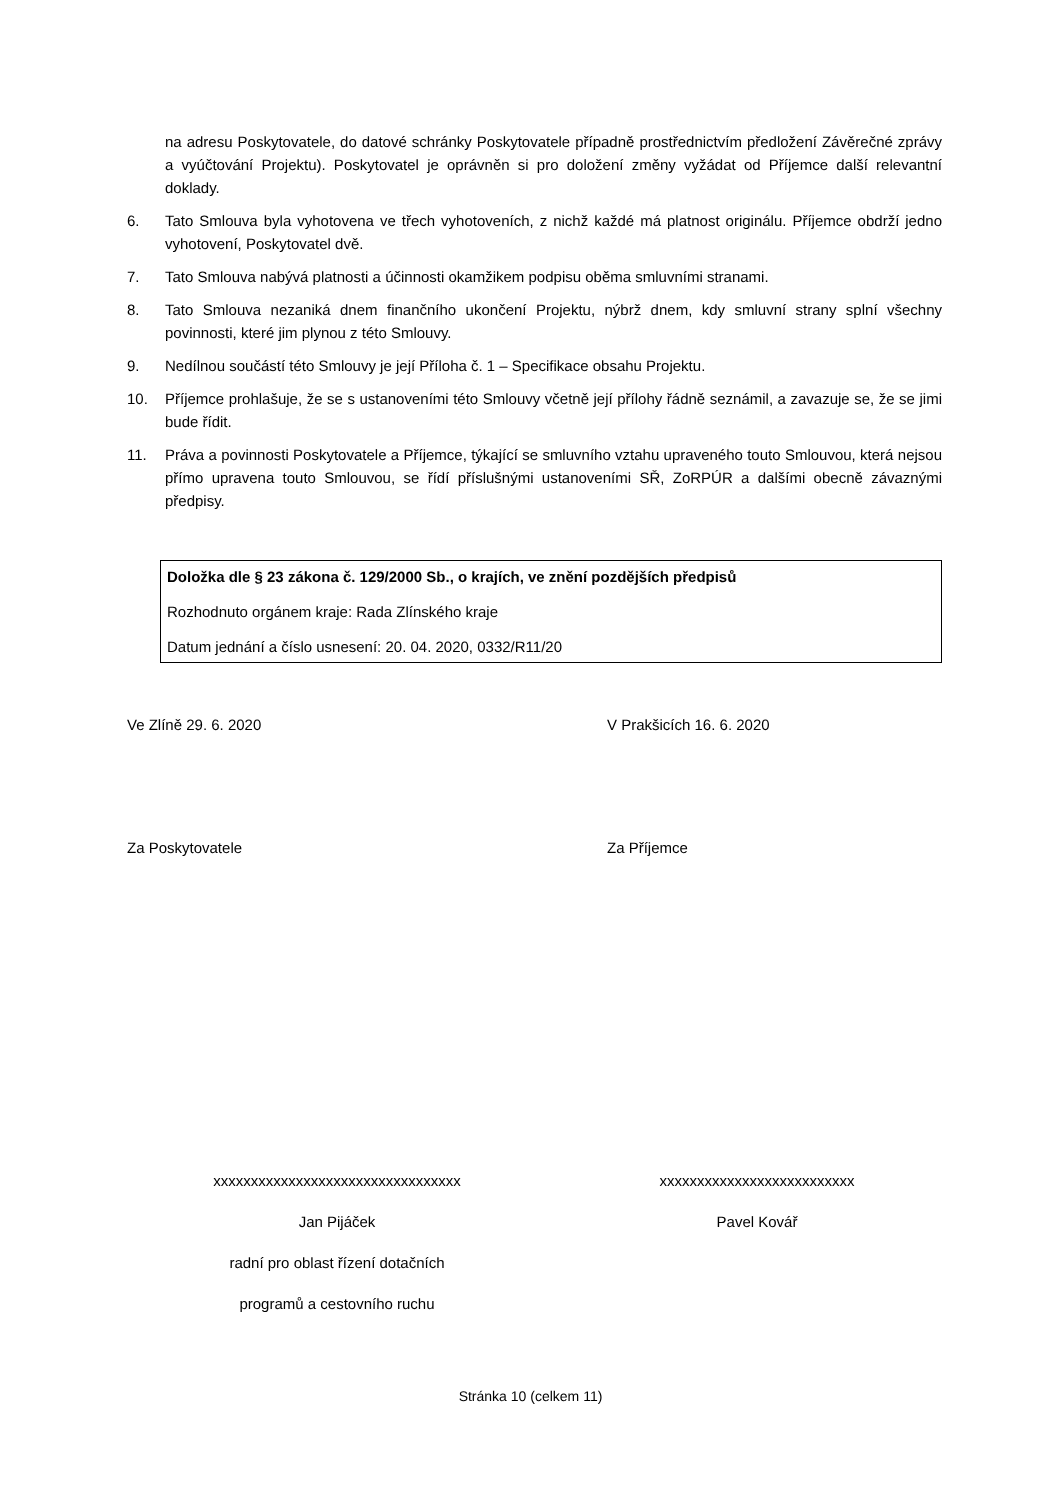na adresu Poskytovatele, do datové schránky Poskytovatele případně prostřednictvím předložení Závěrečné zprávy a vyúčtování Projektu). Poskytovatel je oprávněn si pro doložení změny vyžádat od Příjemce další relevantní doklady.
6. Tato Smlouva byla vyhotovena ve třech vyhotoveních, z nichž každé má platnost originálu. Příjemce obdrží jedno vyhotovení, Poskytovatel dvě.
7. Tato Smlouva nabývá platnosti a účinnosti okamžikem podpisu oběma smluvními stranami.
8. Tato Smlouva nezaniká dnem finančního ukončení Projektu, nýbrž dnem, kdy smluvní strany splní všechny povinnosti, které jim plynou z této Smlouvy.
9. Nedílnou součástí této Smlouvy je její Příloha č. 1 – Specifikace obsahu Projektu.
10. Příjemce prohlašuje, že se s ustanoveními této Smlouvy včetně její přílohy řádně seznámil, a zavazuje se, že se jimi bude řídit.
11. Práva a povinnosti Poskytovatele a Příjemce, týkající se smluvního vztahu upraveného touto Smlouvou, která nejsou přímo upravena touto Smlouvou, se řídí příslušnými ustanoveními SŘ, ZoRPÚR a dalšími obecně závaznými předpisy.
Doložka dle § 23 zákona č. 129/2000 Sb., o krajích, ve znění pozdějších předpisů
Rozhodnuto orgánem kraje: Rada Zlínského kraje
Datum jednání a číslo usnesení: 20. 04. 2020, 0332/R11/20
Ve Zlíně 29. 6. 2020 V Prakšicích 16. 6. 2020
Za Poskytovatele Za Příjemce
xxxxxxxxxxxxxxxxxxxxxxxxxxxxxxxxx
Jan Pijáček
radní pro oblast řízení dotačních
programů a cestovního ruchu
xxxxxxxxxxxxxxxxxxxxxxxxxx
Pavel Kovář
Stránka 10 (celkem 11)